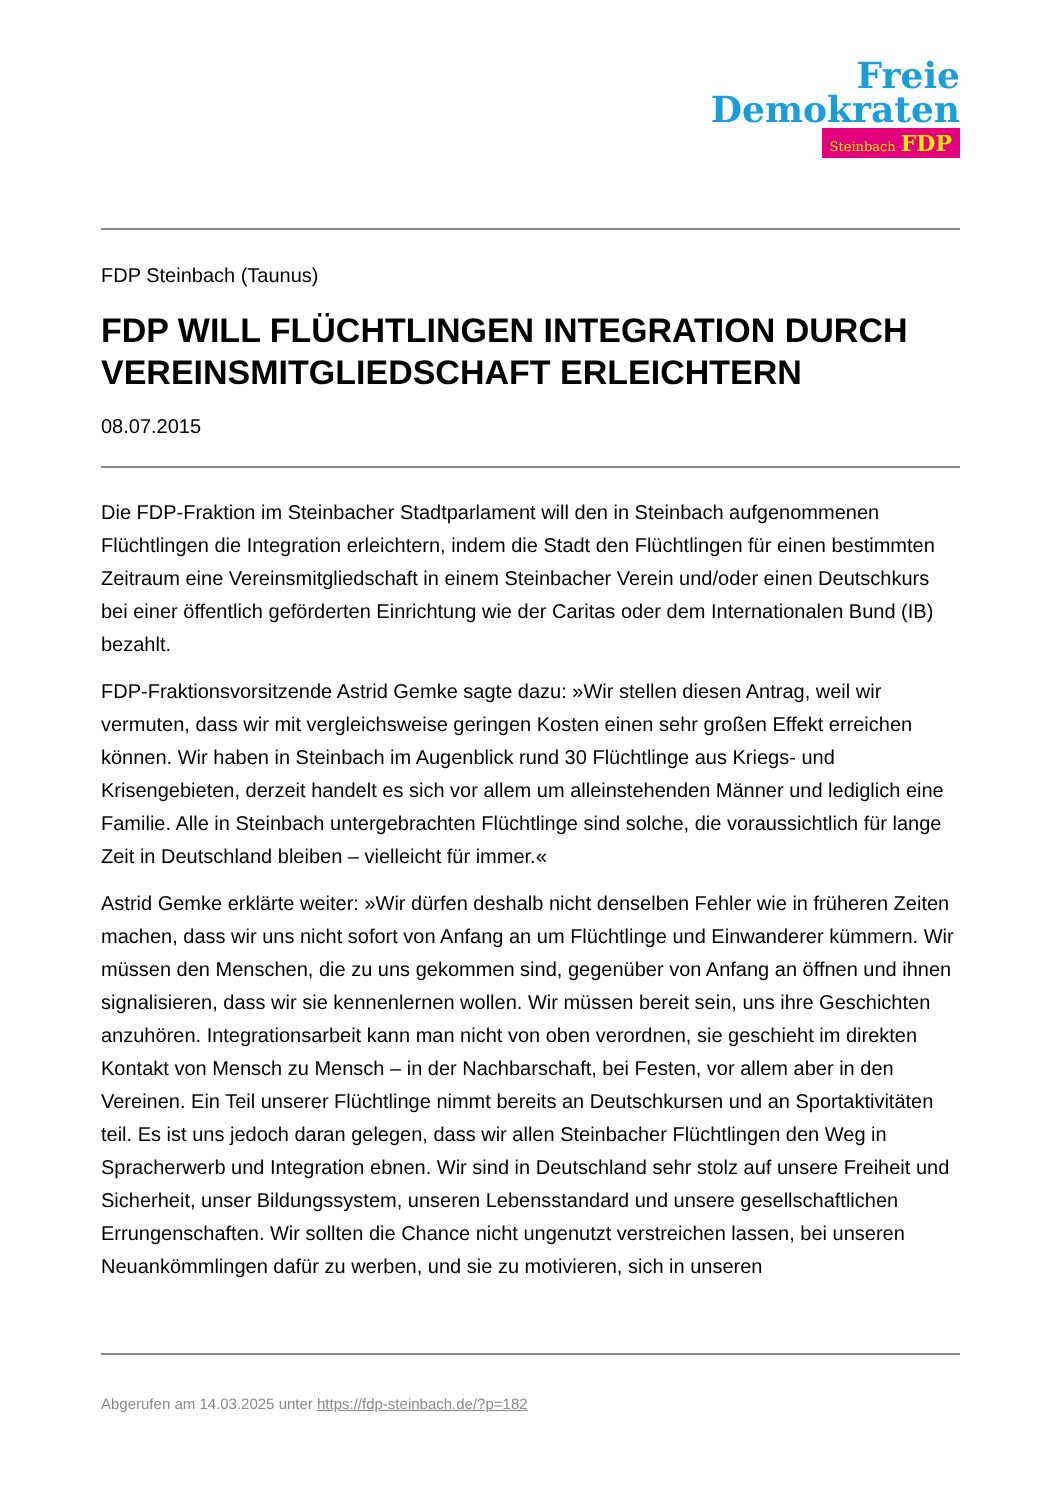Freie
Demokraten
Steinbach FDP
FDP Steinbach (Taunus)
FDP WILL FLÜCHTLINGEN INTEGRATION DURCH VEREINSMITGLIEDSCHAFT ERLEICHTERN
08.07.2015
Die FDP-Fraktion im Steinbacher Stadtparlament will den in Steinbach aufgenommenen Flüchtlingen die Integration erleichtern, indem die Stadt den Flüchtlingen für einen bestimmten Zeitraum eine Vereinsmitgliedschaft in einem Steinbacher Verein und/oder einen Deutschkurs bei einer öffentlich geförderten Einrichtung wie der Caritas oder dem Internationalen Bund (IB) bezahlt.
FDP-Fraktionsvorsitzende Astrid Gemke sagte dazu: »Wir stellen diesen Antrag, weil wir vermuten, dass wir mit vergleichsweise geringen Kosten einen sehr großen Effekt erreichen können. Wir haben in Steinbach im Augenblick rund 30 Flüchtlinge aus Kriegs- und Krisengebieten, derzeit handelt es sich vor allem um alleinstehenden Männer und lediglich eine Familie. Alle in Steinbach untergebrachten Flüchtlinge sind solche, die voraussichtlich für lange Zeit in Deutschland bleiben – vielleicht für immer.«
Astrid Gemke erklärte weiter: »Wir dürfen deshalb nicht denselben Fehler wie in früheren Zeiten machen, dass wir uns nicht sofort von Anfang an um Flüchtlinge und Einwanderer kümmern. Wir müssen den Menschen, die zu uns gekommen sind, gegenüber von Anfang an öffnen und ihnen signalisieren, dass wir sie kennenlernen wollen. Wir müssen bereit sein, uns ihre Geschichten anzuhören. Integrationsarbeit kann man nicht von oben verordnen, sie geschieht im direkten Kontakt von Mensch zu Mensch – in der Nachbarschaft, bei Festen, vor allem aber in den Vereinen. Ein Teil unserer Flüchtlinge nimmt bereits an Deutschkursen und an Sportaktivitäten teil. Es ist uns jedoch daran gelegen, dass wir allen Steinbacher Flüchtlingen den Weg in Spracherwerb und Integration ebnen. Wir sind in Deutschland sehr stolz auf unsere Freiheit und Sicherheit, unser Bildungssystem, unseren Lebensstandard und unsere gesellschaftlichen Errungenschaften. Wir sollten die Chance nicht ungenutzt verstreichen lassen, bei unseren Neuankömmlingen dafür zu werben, und sie zu motivieren, sich in unseren
Abgerufen am 14.03.2025 unter https://fdp-steinbach.de/?p=182